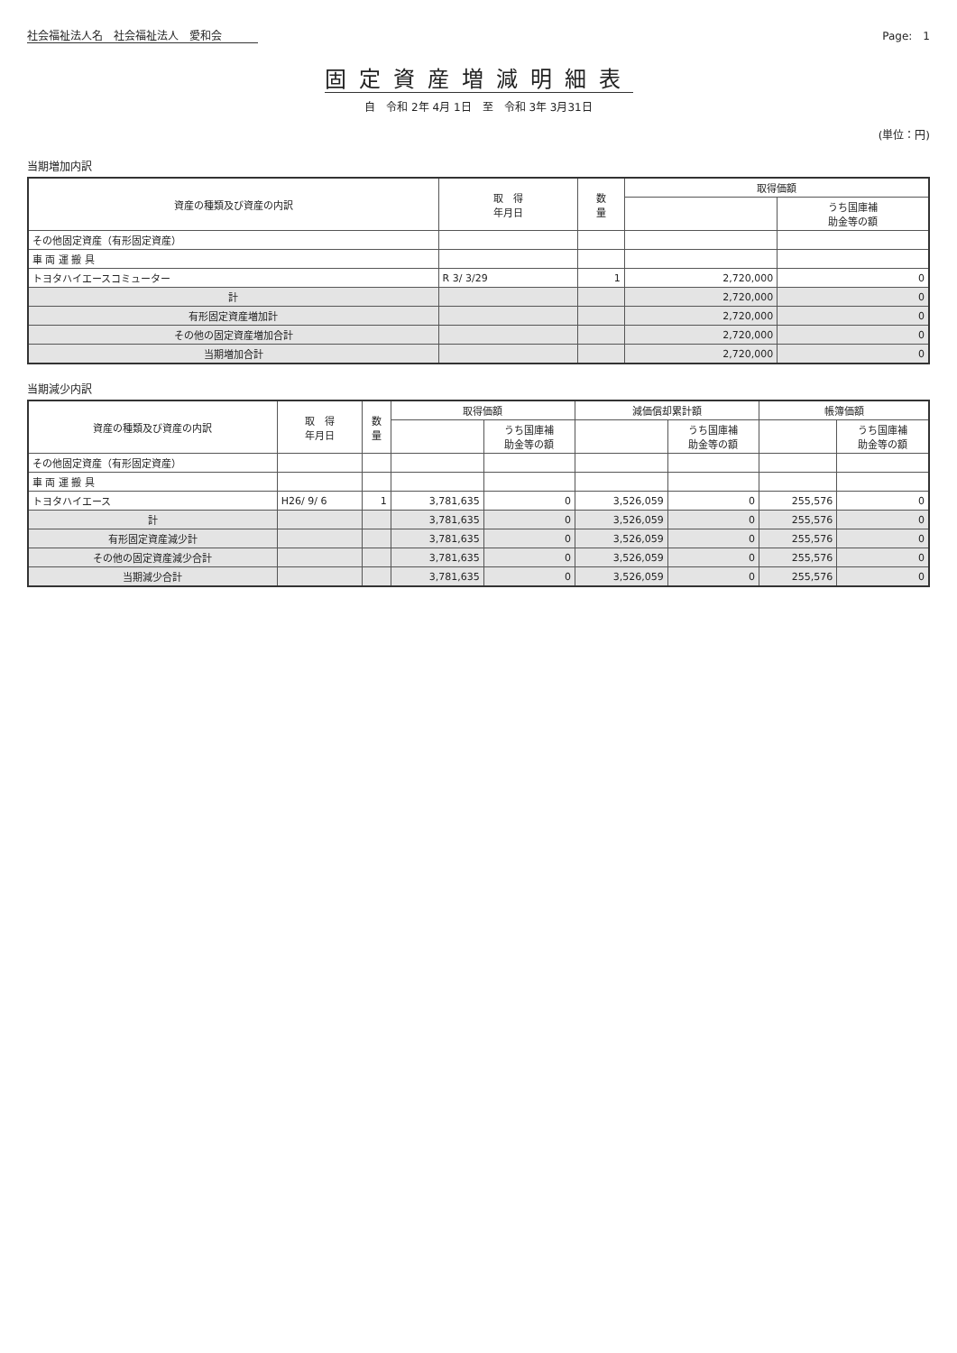社会福祉法人名　社会福祉法人　愛和会 Page:　1
固定資産増減明細表
自　令和 2年 4月 1日　至　令和 3年 3月31日
(単位：円)
当期増加内訳
| 資産の種類及び資産の内訳 | 取 得 年月日 | 数 量 | 取得価額 | |
| --- | --- | --- | --- | --- |
| | | | | うち国庫補 助金等の額 |
| その他固定資産（有形固定資産） | | | | |
| 車 両 運 搬 具 | | | | |
| トヨタハイエースコミューター | R 3/ 3/29 | 1 | 2,720,000 | 0 |
| 計 | | | 2,720,000 | 0 |
| 有形固定資産増加計 | | | 2,720,000 | 0 |
| その他の固定資産増加合計 | | | 2,720,000 | 0 |
| 当期増加合計 | | | 2,720,000 | 0 |
当期減少内訳
| 資産の種類及び資産の内訳 | 取 得 年月日 | 数 量 | 取得価額 | | 減価償却累計額 | | 帳簿価額 | |
| --- | --- | --- | --- | --- | --- | --- | --- | --- |
| | | | | うち国庫補 助金等の額 | | うち国庫補 助金等の額 | | うち国庫補 助金等の額 |
| その他固定資産（有形固定資産） | | | | | | | | |
| 車 両 運 搬 具 | | | | | | | | |
| トヨタハイエース | H26/ 9/ 6 | 1 | 3,781,635 | 0 | 3,526,059 | 0 | 255,576 | 0 |
| 計 | | | 3,781,635 | 0 | 3,526,059 | 0 | 255,576 | 0 |
| 有形固定資産減少計 | | | 3,781,635 | 0 | 3,526,059 | 0 | 255,576 | 0 |
| その他の固定資産減少合計 | | | 3,781,635 | 0 | 3,526,059 | 0 | 255,576 | 0 |
| 当期減少合計 | | | 3,781,635 | 0 | 3,526,059 | 0 | 255,576 | 0 |